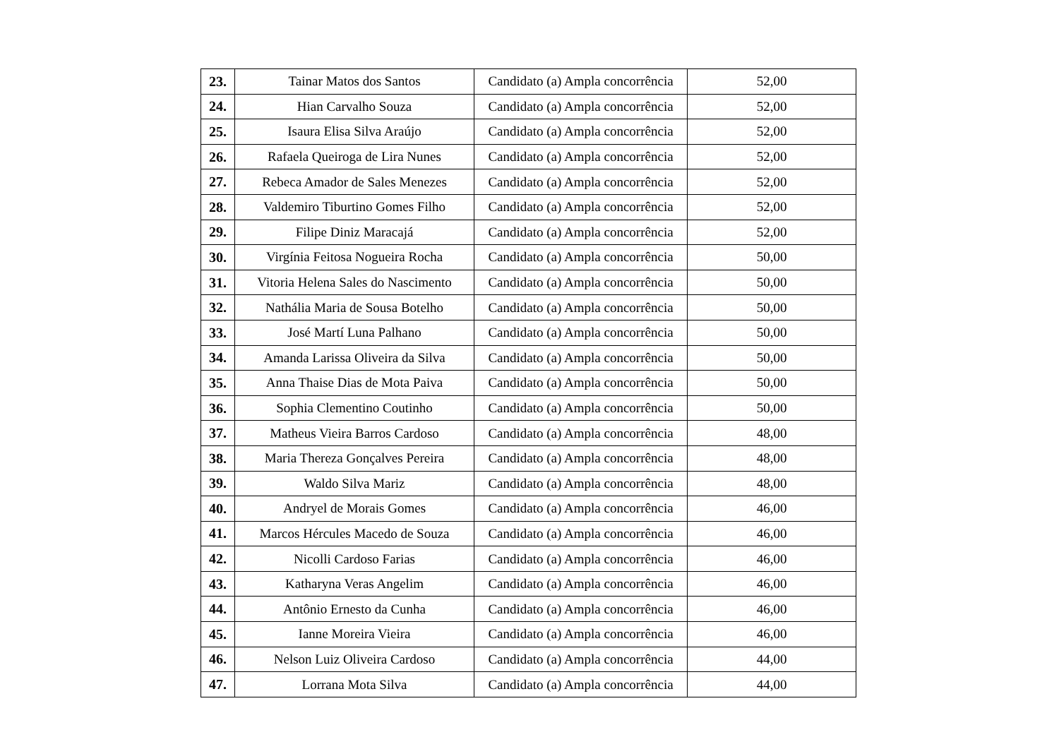| 23. | Tainar Matos dos Santos | Candidato (a) Ampla concorrência | 52,00 |
| 24. | Hian Carvalho Souza | Candidato (a) Ampla concorrência | 52,00 |
| 25. | Isaura Elisa Silva Araújo | Candidato (a) Ampla concorrência | 52,00 |
| 26. | Rafaela Queiroga de Lira Nunes | Candidato (a) Ampla concorrência | 52,00 |
| 27. | Rebeca Amador de Sales Menezes | Candidato (a) Ampla concorrência | 52,00 |
| 28. | Valdemiro Tiburtino Gomes Filho | Candidato (a) Ampla concorrência | 52,00 |
| 29. | Filipe Diniz Maracajá | Candidato (a) Ampla concorrência | 52,00 |
| 30. | Virgínia Feitosa Nogueira Rocha | Candidato (a) Ampla concorrência | 50,00 |
| 31. | Vitoria Helena Sales do Nascimento | Candidato (a) Ampla concorrência | 50,00 |
| 32. | Nathália Maria de Sousa Botelho | Candidato (a) Ampla concorrência | 50,00 |
| 33. | José Martí Luna Palhano | Candidato (a) Ampla concorrência | 50,00 |
| 34. | Amanda Larissa Oliveira da Silva | Candidato (a) Ampla concorrência | 50,00 |
| 35. | Anna Thaise Dias de Mota Paiva | Candidato (a) Ampla concorrência | 50,00 |
| 36. | Sophia Clementino Coutinho | Candidato (a) Ampla concorrência | 50,00 |
| 37. | Matheus Vieira Barros Cardoso | Candidato (a) Ampla concorrência | 48,00 |
| 38. | Maria Thereza Gonçalves Pereira | Candidato (a) Ampla concorrência | 48,00 |
| 39. | Waldo Silva Mariz | Candidato (a) Ampla concorrência | 48,00 |
| 40. | Andryel de Morais Gomes | Candidato (a) Ampla concorrência | 46,00 |
| 41. | Marcos Hércules Macedo de Souza | Candidato (a) Ampla concorrência | 46,00 |
| 42. | Nicolli Cardoso Farias | Candidato (a) Ampla concorrência | 46,00 |
| 43. | Katharyna Veras Angelim | Candidato (a) Ampla concorrência | 46,00 |
| 44. | Antônio Ernesto da Cunha | Candidato (a) Ampla concorrência | 46,00 |
| 45. | Ianne Moreira Vieira | Candidato (a) Ampla concorrência | 46,00 |
| 46. | Nelson Luiz Oliveira Cardoso | Candidato (a) Ampla concorrência | 44,00 |
| 47. | Lorrana Mota Silva | Candidato (a) Ampla concorrência | 44,00 |